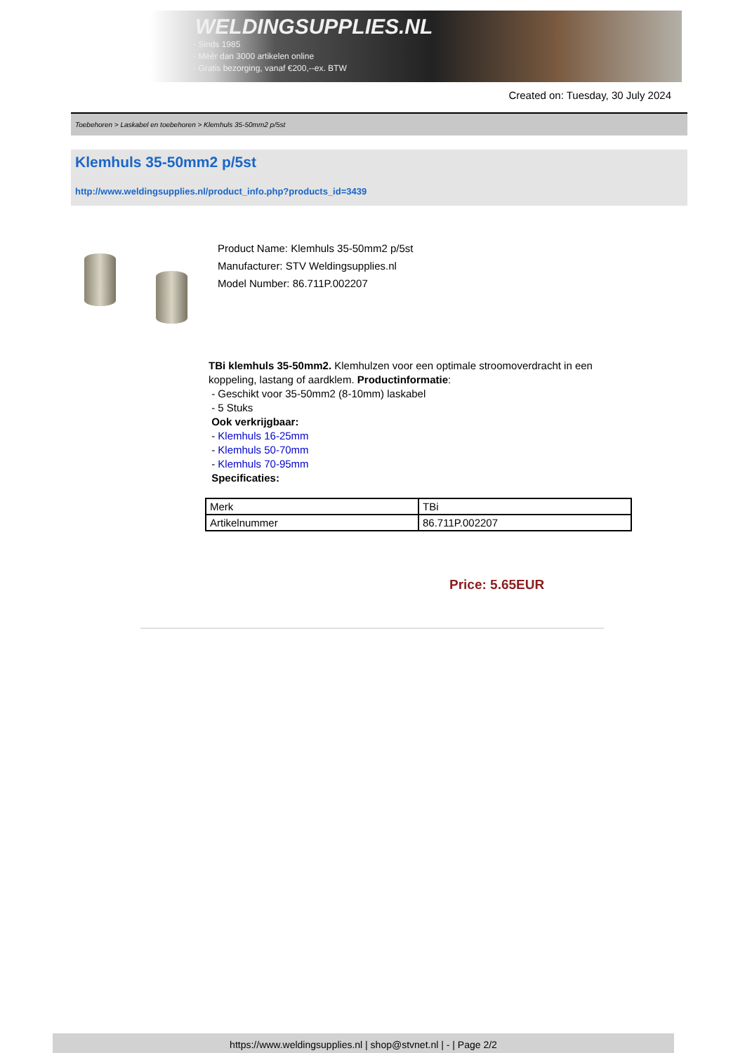WELDINGSUPPLIES.NL
- Sinds 1985
- Méér dan 3000 artikelen online
- Gratis bezorging, vanaf €200,--ex. BTW
Created on: Tuesday, 30 July 2024
Toebehoren > Laskabel en toebehoren > Klemhuls 35-50mm2 p/5st
Klemhuls 35-50mm2 p/5st
http://www.weldingsupplies.nl/product_info.php?products_id=3439
Product Name: Klemhuls 35-50mm2 p/5st
Manufacturer: STV Weldingsupplies.nl
Model Number: 86.711P.002207
TBi klemhuls 35-50mm2. Klemhulzen voor een optimale stroomoverdracht in een koppeling, lastang of aardklem. Productinformatie:
- Geschikt voor 35-50mm2 (8-10mm) laskabel
- 5 Stuks
Ook verkrijgbaar:
- Klemhuls 16-25mm
- Klemhuls 50-70mm
- Klemhuls 70-95mm
Specificaties:
| Merk | TBi |
| Artikelnummer | 86.711P.002207 |
Price: 5.65EUR
https://www.weldingsupplies.nl | shop@stvnet.nl | - | Page 2/2